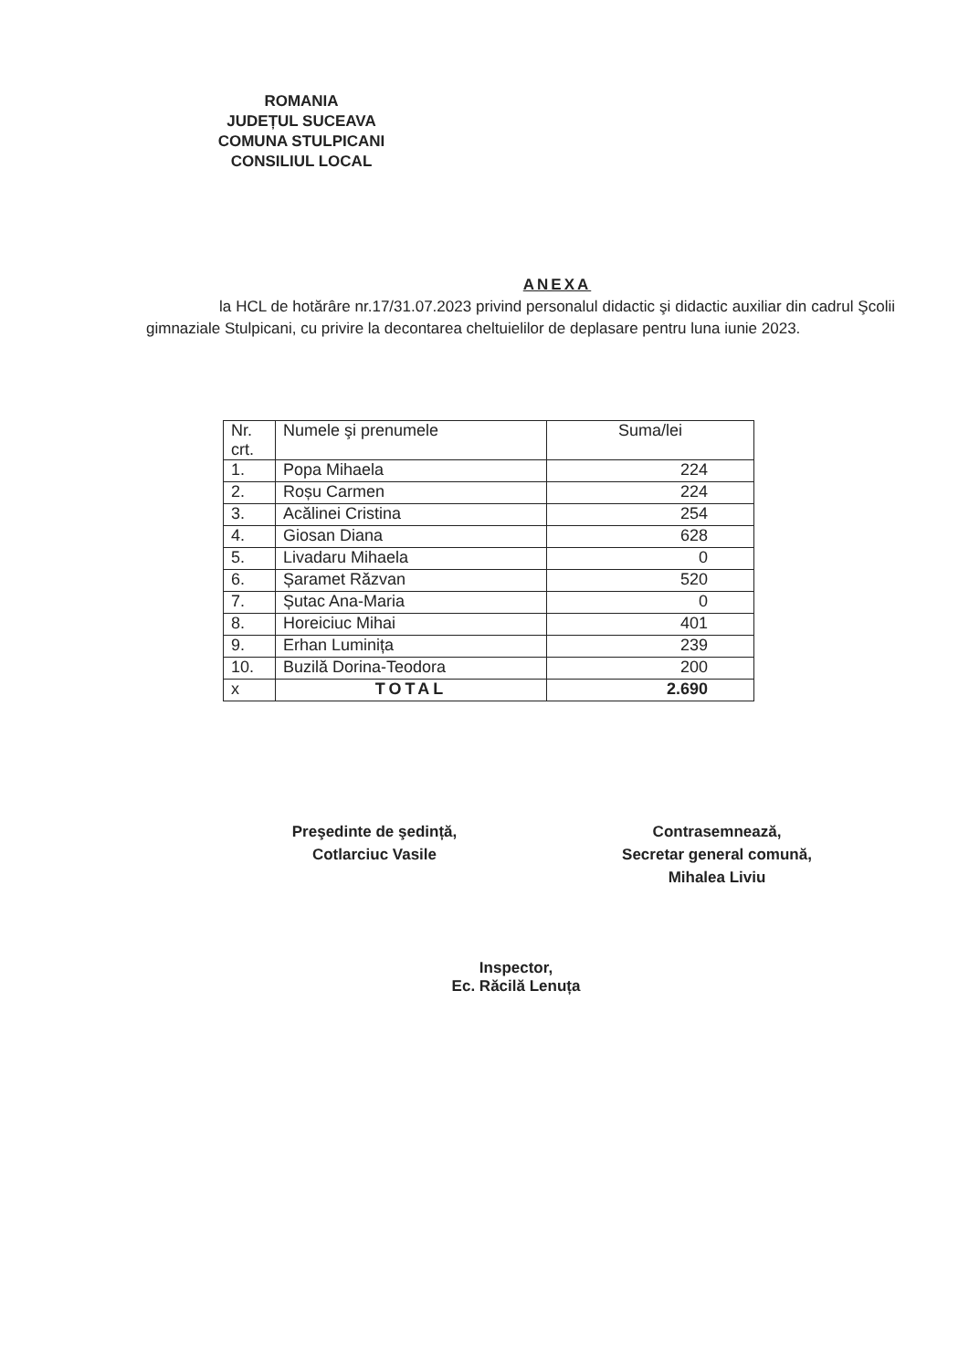ROMANIA
JUDEȚUL SUCEAVA
COMUNA STULPICANI
CONSILIUL LOCAL
ANEXA
la HCL de hotărâre nr.17/31.07.2023 privind personalul didactic şi didactic auxiliar din cadrul Şcolii gimnaziale Stulpicani, cu privire la decontarea cheltuielilor de deplasare pentru luna iunie 2023.
| Nr. crt. | Numele şi prenumele | Suma/lei |
| --- | --- | --- |
| 1. | Popa Mihaela | 224 |
| 2. | Roșu Carmen | 224 |
| 3. | Acălinei Cristina | 254 |
| 4. | Giosan Diana | 628 |
| 5. | Livadaru Mihaela | 0 |
| 6. | Șaramet Răzvan | 520 |
| 7. | Șutac Ana-Maria | 0 |
| 8. | Horeiciuc Mihai | 401 |
| 9. | Erhan Luminița | 239 |
| 10. | Buzilă Dorina-Teodora | 200 |
| x | TOTAL | 2.690 |
Preşedinte de şedință,
Cotlarciuc Vasile
Contrasemnează,
Secretar general comună,
Mihalea Liviu
Inspector,
Ec. Răcilă Lenuța